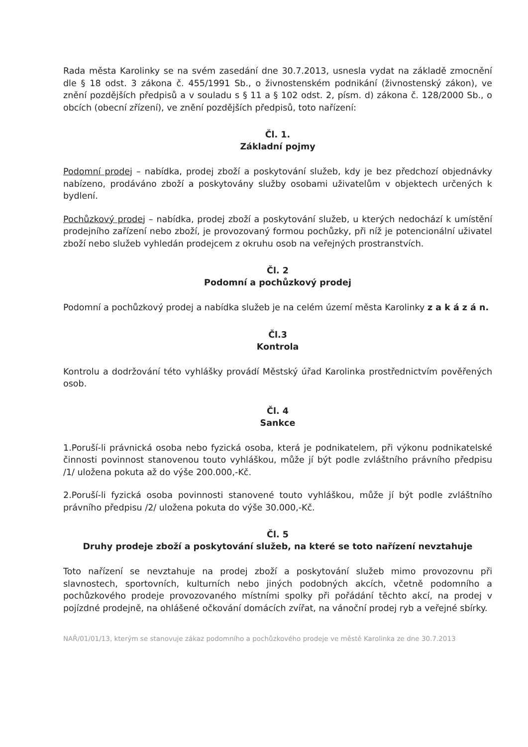Rada města Karolinky se na svém zasedání dne 30.7.2013, usnesla vydat na základě zmocnění dle § 18 odst. 3 zákona č. 455/1991 Sb., o živnostenském podnikání (živnostenský zákon), ve znění pozdějších předpisů a v souladu s § 11 a § 102 odst. 2, písm. d) zákona č. 128/2000 Sb., o obcích (obecní zřízení), ve znění pozdějších předpisů, toto nařízení:
Čl. 1.
Základní pojmy
Podomní prodej – nabídka, prodej zboží a poskytování služeb, kdy je bez předchozí objednávky nabízeno, prodáváno zboží a poskytovány služby osobami uživatelům v objektech určených k bydlení.
Pochůzkový prodej – nabídka, prodej zboží a poskytování služeb, u kterých nedochází k umístění prodejního zařízení nebo zboží, je provozovaný formou pochůzky, při níž je potencionální uživatel zboží nebo služeb vyhledán prodejcem z okruhu osob na veřejných prostranstvích.
Čl. 2
Podomní a pochůzkový prodej
Podomní a pochůzkový prodej a nabídka služeb je na celém území města Karolinky z a k á z á n.
Čl.3
Kontrola
Kontrolu a dodržování této vyhlášky provádí Městský úřad Karolinka prostřednictvím pověřených osob.
Čl. 4
Sankce
1.Poruší-li právnická osoba nebo fyzická osoba, která je podnikatelem, při výkonu podnikatelské činnosti povinnost stanovenou touto vyhláškou, může jí být podle zvláštního právního předpisu /1/ uložena pokuta až do výše 200.000,-Kč.
2.Poruší-li fyzická osoba povinnosti stanovené touto vyhláškou, může jí být podle zvláštního právního předpisu /2/ uložena pokuta do výše 30.000,-Kč.
Čl. 5
Druhy prodeje zboží a poskytování služeb, na které se toto nařízení nevztahuje
Toto nařízení se nevztahuje na prodej zboží a poskytování služeb mimo provozovnu při slavnostech, sportovních, kulturních nebo jiných podobných akcích, včetně podomního a pochůzkového prodeje provozovaného místními spolky při pořádání těchto akcí, na prodej v pojízdné prodejně, na ohlášené očkování domácích zvířat, na vánoční prodej ryb a veřejné sbírky.
NAŘ/01/01/13, kterým se stanovuje zákaz podomního a pochůzkového prodeje ve městě Karolinka ze dne 30.7.2013